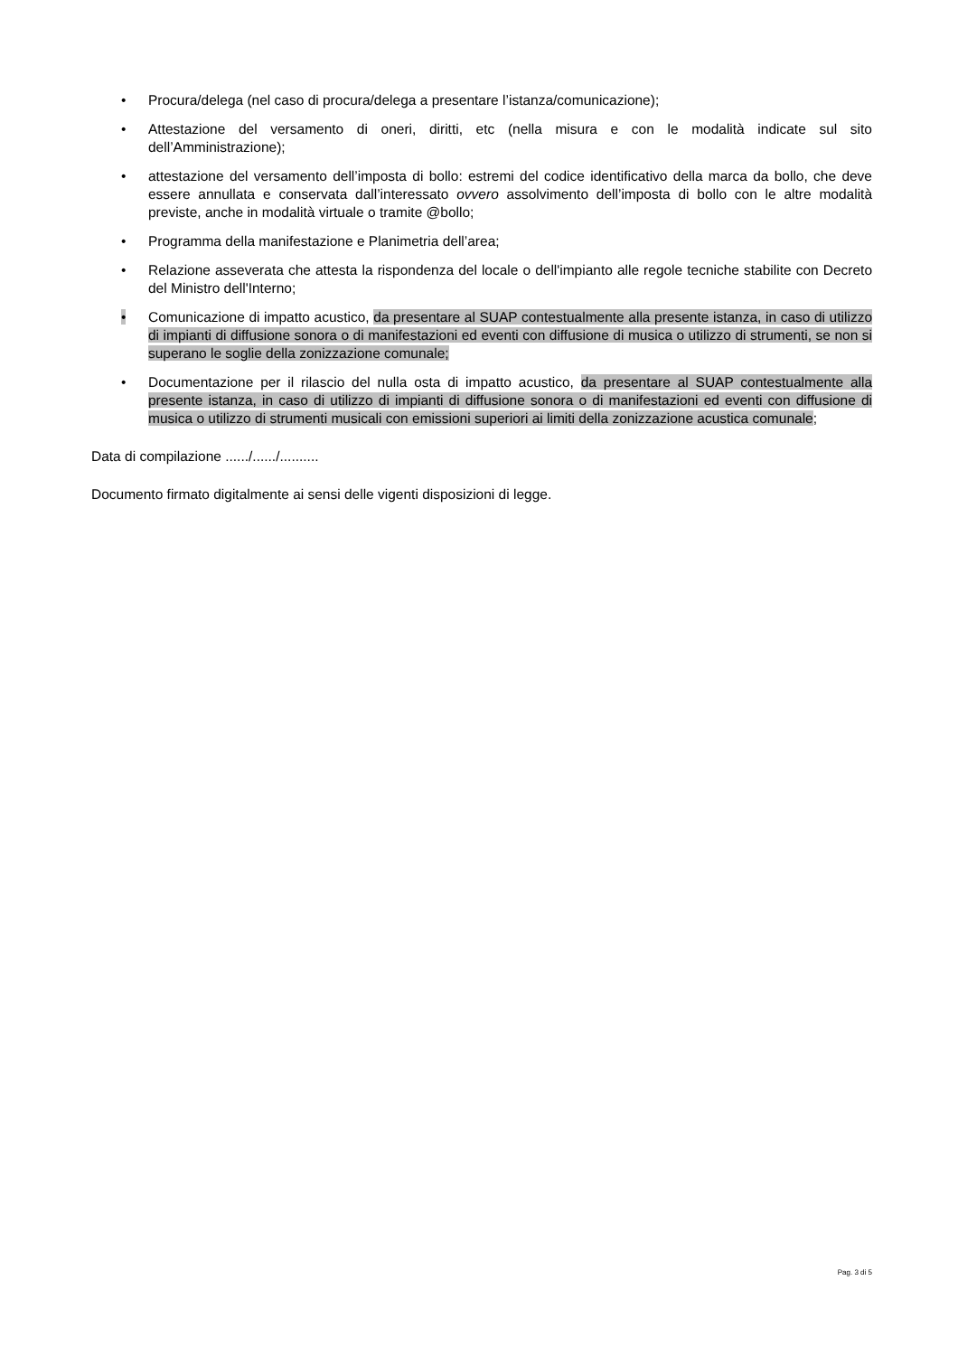• Procura/delega (nel caso di procura/delega a presentare l’istanza/comunicazione);
• Attestazione del versamento di oneri, diritti, etc (nella misura e con le modalità indicate sul sito dell’Amministrazione);
• attestazione del versamento dell’imposta di bollo: estremi del codice identificativo della marca da bollo, che deve essere annullata e conservata dall’interessato ovvero assolvimento dell’imposta di bollo con le altre modalità previste, anche in modalità virtuale o tramite @bollo;
• Programma della manifestazione e Planimetria dell’area;
• Relazione asseverata che attesta la rispondenza del locale o dell'impianto alle regole tecniche stabilite con Decreto del Ministro dell'Interno;
• Comunicazione di impatto acustico, da presentare al SUAP contestualmente alla presente istanza, in caso di utilizzo di impianti di diffusione sonora o di manifestazioni ed eventi con diffusione di musica o utilizzo di strumenti, se non si superano le soglie della zonizzazione comunale;
• Documentazione per il rilascio del nulla osta di impatto acustico, da presentare al SUAP contestualmente alla presente istanza, in caso di utilizzo di impianti di diffusione sonora o di manifestazioni ed eventi con diffusione di musica o utilizzo di strumenti musicali con emissioni superiori ai limiti della zonizzazione acustica comunale;
Data di compilazione ....../....../..........
Documento firmato digitalmente ai sensi delle vigenti disposizioni di legge.
Pag. 3 di 5